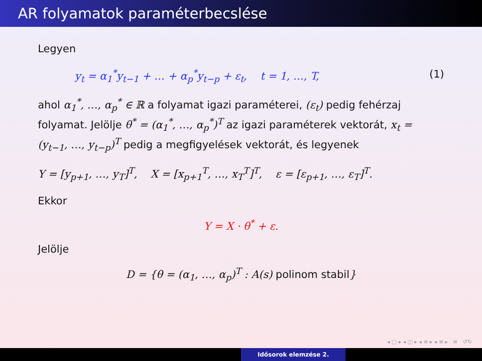AR folyamatok paraméterbecslése
Legyen
y<sub>t</sub> = α<sub>1</sub><sup>*</sup>y<sub>t−1</sub> + … + α<sub>p</sub><sup>*</sup>y<sub>t−p</sub> + ε<sub>t</sub>, t = 1, …, T, (1)
ahol α<sub>1</sub><sup>*</sup>, …, α<sub>p</sub><sup>*</sup> ∈ ℝ a folyamat igazi paraméterei, (ε<sub>t</sub>) pedig fehérzaj folyamat. Jelölje θ<sup>*</sup> = (α<sub>1</sub><sup>*</sup>, …, α<sub>p</sub><sup>*</sup>)<sup>T</sup> az igazi paraméterek vektorát, x<sub>t</sub> = (y<sub>t−1</sub>, …, y<sub>t−p</sub>)<sup>T</sup> pedig a megfigyelések vektorát, és legyenek
Y = [y<sub>p+1</sub>, …, y<sub>T</sub>]<sup>T</sup>, X = [x<sub>p+1</sub><sup>T</sup>, …, x<sub>T</sub><sup>T</sup>]<sup>T</sup>, ε = [ε<sub>p+1</sub>, …, ε<sub>T</sub>]<sup>T</sup>.
Ekkor
Y = X · θ<sup>*</sup> + ε.
Jelölje
D = {θ = (α<sub>1</sub>, …, α<sub>p</sub>)<sup>T</sup> : A(s) polinom stabil}
◂ □ ▸ ◂ ◫ ▸ ◂ ≡ ▸ ◂ ≡ ▸ ≡ ↺↻
Idősorok elemzése 2.